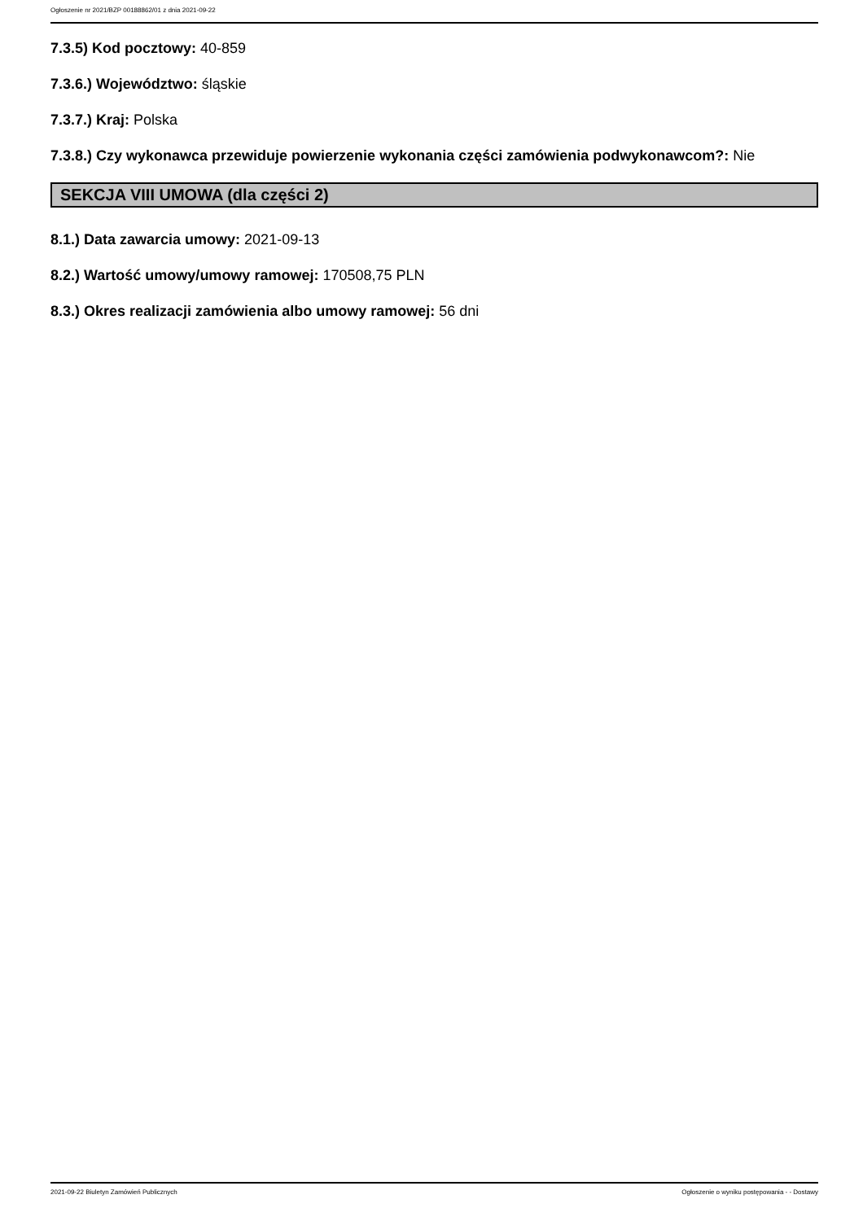Ogłoszenie nr 2021/BZP 00188862/01 z dnia 2021-09-22
7.3.5) Kod pocztowy: 40-859
7.3.6.) Województwo: śląskie
7.3.7.) Kraj: Polska
7.3.8.) Czy wykonawca przewiduje powierzenie wykonania części zamówienia podwykonawcom?: Nie
SEKCJA VIII UMOWA (dla części 2)
8.1.) Data zawarcia umowy: 2021-09-13
8.2.) Wartość umowy/umowy ramowej: 170508,75 PLN
8.3.) Okres realizacji zamówienia albo umowy ramowej: 56 dni
2021-09-22 Biuletyn Zamówień Publicznych Ogłoszenie o wyniku postępowania - - Dostawy